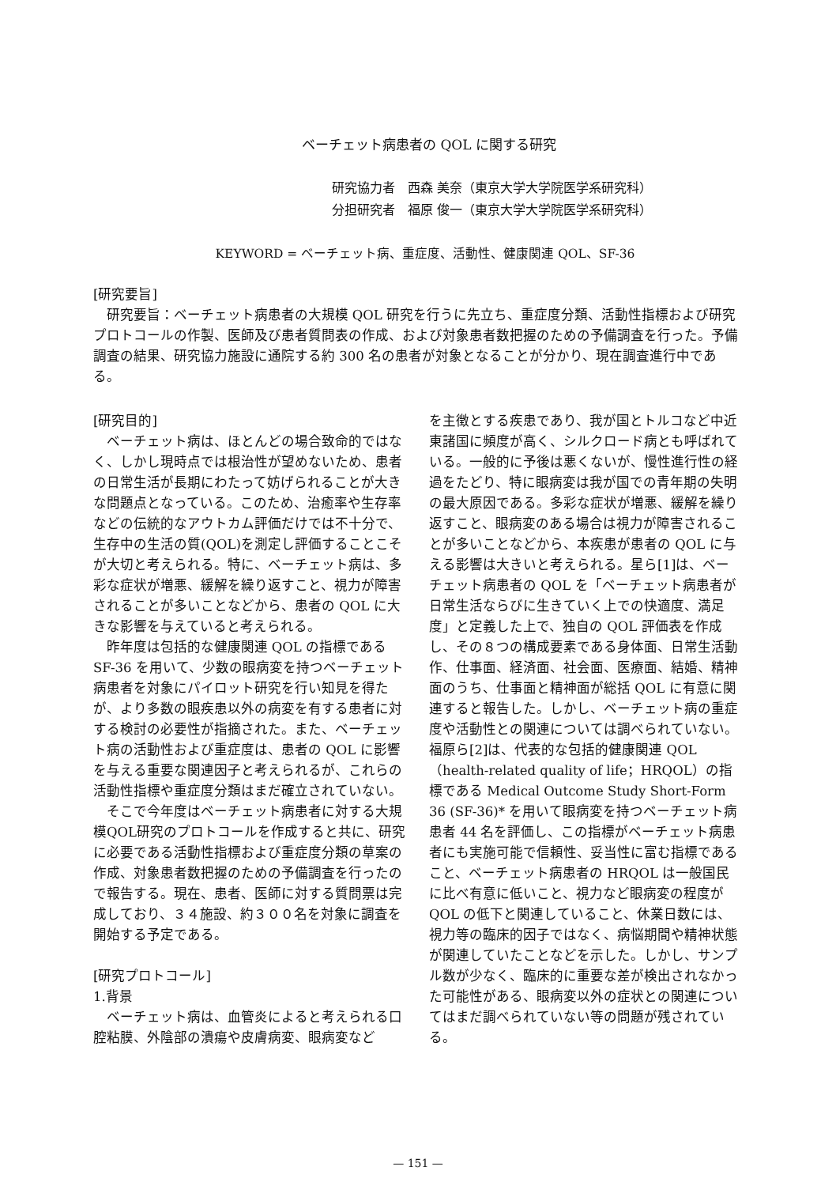ベーチェット病患者の QOL に関する研究
研究協力者　西森 美奈（東京大学大学院医学系研究科）
分担研究者　福原 俊一（東京大学大学院医学系研究科）
KEYWORD = ベーチェット病、重症度、活動性、健康関連 QOL、SF-36
[研究要旨]
研究要旨：ベーチェット病患者の大規模 QOL 研究を行うに先立ち、重症度分類、活動性指標および研究プロトコールの作製、医師及び患者質問表の作成、および対象患者数把握のための予備調査を行った。予備調査の結果、研究協力施設に通院する約 300 名の患者が対象となることが分かり、現在調査進行中である。
[研究目的]
ベーチェット病は、ほとんどの場合致命的ではなく、しかし現時点では根治性が望めないため、患者の日常生活が長期にわたって妨げられることが大きな問題点となっている。このため、治癒率や生存率などの伝統的なアウトカム評価だけでは不十分で、生存中の生活の質(QOL)を測定し評価することこそが大切と考えられる。特に、ベーチェット病は、多彩な症状が増悪、緩解を繰り返すこと、視力が障害されることが多いことなどから、患者の QOL に大きな影響を与えていると考えられる。
昨年度は包括的な健康関連 QOL の指標である SF-36 を用いて、少数の眼病変を持つベーチェット病患者を対象にパイロット研究を行い知見を得たが、より多数の眼疾患以外の病変を有する患者に対する検討の必要性が指摘された。また、ベーチェット病の活動性および重症度は、患者の QOL に影響を与える重要な関連因子と考えられるが、これらの活動性指標や重症度分類はまだ確立されていない。
そこで今年度はベーチェット病患者に対する大規模QOL研究のプロトコールを作成すると共に、研究に必要である活動性指標および重症度分類の草案の作成、対象患者数把握のための予備調査を行ったので報告する。現在、患者、医師に対する質問票は完成しており、３４施設、約３００名を対象に調査を開始する予定である。
[研究プロトコール]
1.背景
ベーチェット病は、血管炎によると考えられる口腔粘膜、外陰部の潰瘍や皮膚病変、眼病変など
を主徴とする疾患であり、我が国とトルコなど中近東諸国に頻度が高く、シルクロード病とも呼ばれている。一般的に予後は悪くないが、慢性進行性の経過をたどり、特に眼病変は我が国での青年期の失明の最大原因である。多彩な症状が増悪、緩解を繰り返すこと、眼病変のある場合は視力が障害されることが多いことなどから、本疾患が患者の QOL に与える影響は大きいと考えられる。星ら[1]は、ベーチェット病患者の QOL を「ベーチェット病患者が日常生活ならびに生きていく上での快適度、満足度」と定義した上で、独自の QOL 評価表を作成し、その８つの構成要素である身体面、日常生活動作、仕事面、経済面、社会面、医療面、結婚、精神面のうち、仕事面と精神面が総括 QOL に有意に関連すると報告した。しかし、ベーチェット病の重症度や活動性との関連については調べられていない。福原ら[2]は、代表的な包括的健康関連 QOL（health-related quality of life；HRQOL）の指標である Medical Outcome Study Short-Form 36 (SF-36)* を用いて眼病変を持つベーチェット病患者 44 名を評価し、この指標がベーチェット病患者にも実施可能で信頼性、妥当性に富む指標であること、ベーチェット病患者の HRQOL は一般国民に比べ有意に低いこと、視力など眼病変の程度が QOL の低下と関連していること、休業日数には、視力等の臨床的因子ではなく、病悩期間や精神状態が関連していたことなどを示した。しかし、サンプル数が少なく、臨床的に重要な差が検出されなかった可能性がある、眼病変以外の症状との関連についてはまだ調べられていない等の問題が残されている。
— 151 —